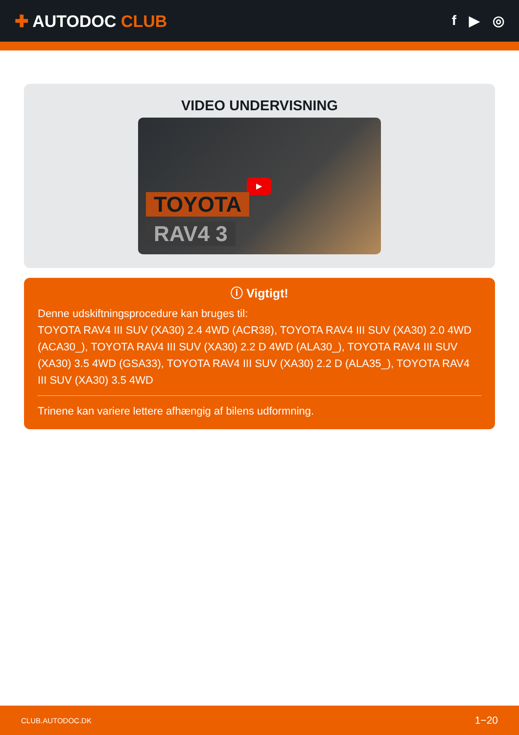✚ AUTODOC CLUB
f ▶ ◎
VIDEO UNDERVISNING
▶
TOYOTA
RAV4 3
ⓘ Vigtigt!
Denne udskiftningsprocedure kan bruges til:
TOYOTA RAV4 III SUV (XA30) 2.4 4WD (ACR38), TOYOTA RAV4 III SUV (XA30) 2.0 4WD (ACA30_), TOYOTA RAV4 III SUV (XA30) 2.2 D 4WD (ALA30_), TOYOTA RAV4 III SUV (XA30) 3.5 4WD (GSA33), TOYOTA RAV4 III SUV (XA30) 2.2 D (ALA35_), TOYOTA RAV4 III SUV (XA30) 3.5 4WD
Trinene kan variere lettere afhængig af bilens udformning.
CLUB.AUTODOC.DK 1−20